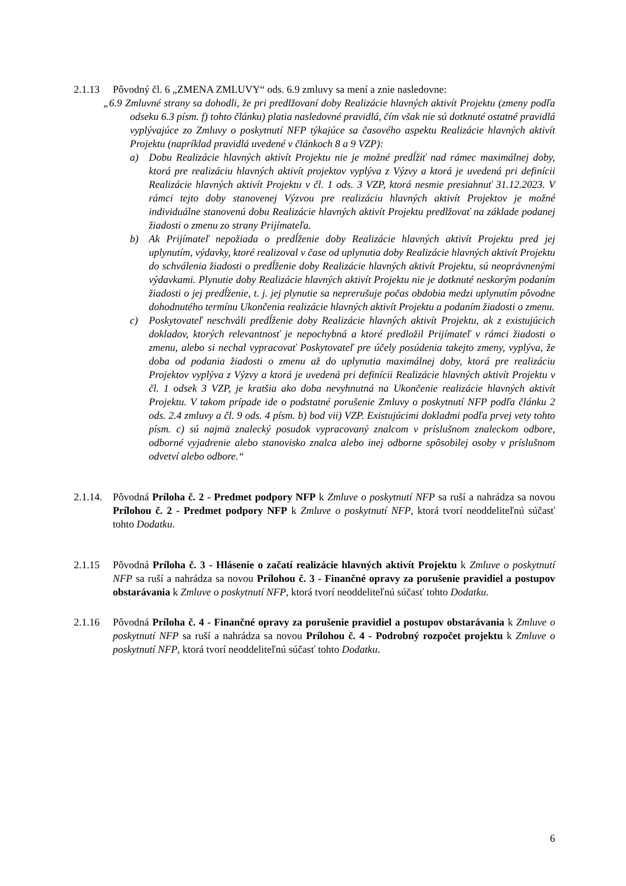2.1.13 Pôvodný čl. 6 „ZMENA ZMLUVY“ ods. 6.9 zmluvy sa mení a znie nasledovne:
„6.9 Zmluvné strany sa dohodli, že pri predlžovaní doby Realizácie hlavných aktivít Projektu (zmeny podľa odseku 6.3 písm. f) tohto článku) platia nasledovné pravidlá, čím však nie sú dotknuté ostatné pravidlá vyplývajúce zo Zmluvy o poskytnutí NFP týkajúce sa časového aspektu Realizácie hlavných aktivít Projektu (napríklad pravidlá uvedené v článkoch 8 a 9 VZP):
a) Dobu Realizácie hlavných aktivít Projektu nie je možné predĺžiť nad rámec maximálnej doby, ktorá pre realizáciu hlavných aktivít projektov vyplýva z Výzvy a ktorá je uvedená pri definícii Realizácie hlavných aktivít Projektu v čl. 1 ods. 3 VZP, ktorá nesmie presiahnuť 31.12.2023. V rámci tejto doby stanovenej Výzvou pre realizáciu hlavných aktivít Projektov je možné individuálne stanovenú dobu Realizácie hlavných aktivít Projektu predlžovať na základe podanej žiadosti o zmenu zo strany Prijímateľa.
b) Ak Prijímateľ nepožiada o predĺženie doby Realizácie hlavných aktivít Projektu pred jej uplynutím, výdavky, ktoré realizoval v čase od uplynutia doby Realizácie hlavných aktivít Projektu do schválenia žiadosti o predĺženie doby Realizácie hlavných aktivít Projektu, sú neoprávnenými výdavkami. Plynutie doby Realizácie hlavných aktivít Projektu nie je dotknuté neskorým podaním žiadosti o jej predĺženie, t. j. jej plynutie sa neprerušuje počas obdobia medzi uplynutím pôvodne dohodnutého termínu Ukončenia realizácie hlavných aktivít Projektu a podaním žiadosti o zmenu.
c) Poskytovateľ neschváli predĺženie doby Realizácie hlavných aktivít Projektu, ak z existujúcich dokladov, ktorých relevantnosť je nepochybná a ktoré predložil Prijímateľ v rámci žiadosti o zmenu, alebo si nechal vypracovať Poskytovateľ pre účely posúdenia takejto zmeny, vyplýva, že doba od podania žiadosti o zmenu až do uplynutia maximálnej doby, ktorá pre realizáciu Projektov vyplýva z Výzvy a ktorá je uvedená pri definícii Realizácie hlavných aktivít Projektu v čl. 1 odsek 3 VZP, je kratšia ako doba nevyhnutná na Ukončenie realizácie hlavných aktivít Projektu. V takom prípade ide o podstatné porušenie Zmluvy o poskytnutí NFP podľa článku 2 ods. 2.4 zmluvy a čl. 9 ods. 4 písm. b) bod vii) VZP. Existujúcimi dokladmi podľa prvej vety tohto písm. c) sú najmä znalecký posudok vypracovaný znalcom v príslušnom znaleckom odbore, odborné vyjadrenie alebo stanovisko znalca alebo inej odborne spôsobilej osoby v príslušnom odvetví alebo odbore.“
2.1.14.
Pôvodná Príloha č. 2 - Predmet podpory NFP k Zmluve o poskytnutí NFP sa ruší a nahrádza sa novou Prílohou č. 2 - Predmet podpory NFP k Zmluve o poskytnutí NFP, ktorá tvorí neoddeliteľnú súčasť tohto Dodatku.
2.1.15 Pôvodná Príloha č. 3 - Hlásenie o začatí realizácie hlavných aktivít Projektu k Zmluve o poskytnutí NFP sa ruší a nahrádza sa novou Prílohou č. 3 - Finančné opravy za porušenie pravidiel a postupov obstarávania k Zmluve o poskytnutí NFP, ktorá tvorí neoddeliteľnú súčasť tohto Dodatku.
2.1.16 Pôvodná Príloha č. 4 - Finančné opravy za porušenie pravidiel a postupov obstarávania k Zmluve o poskytnutí NFP sa ruší a nahrádza sa novou Prílohou č. 4 - Podrobný rozpočet projektu k Zmluve o poskytnutí NFP, ktorá tvorí neoddeliteľnú súčasť tohto Dodatku.
6